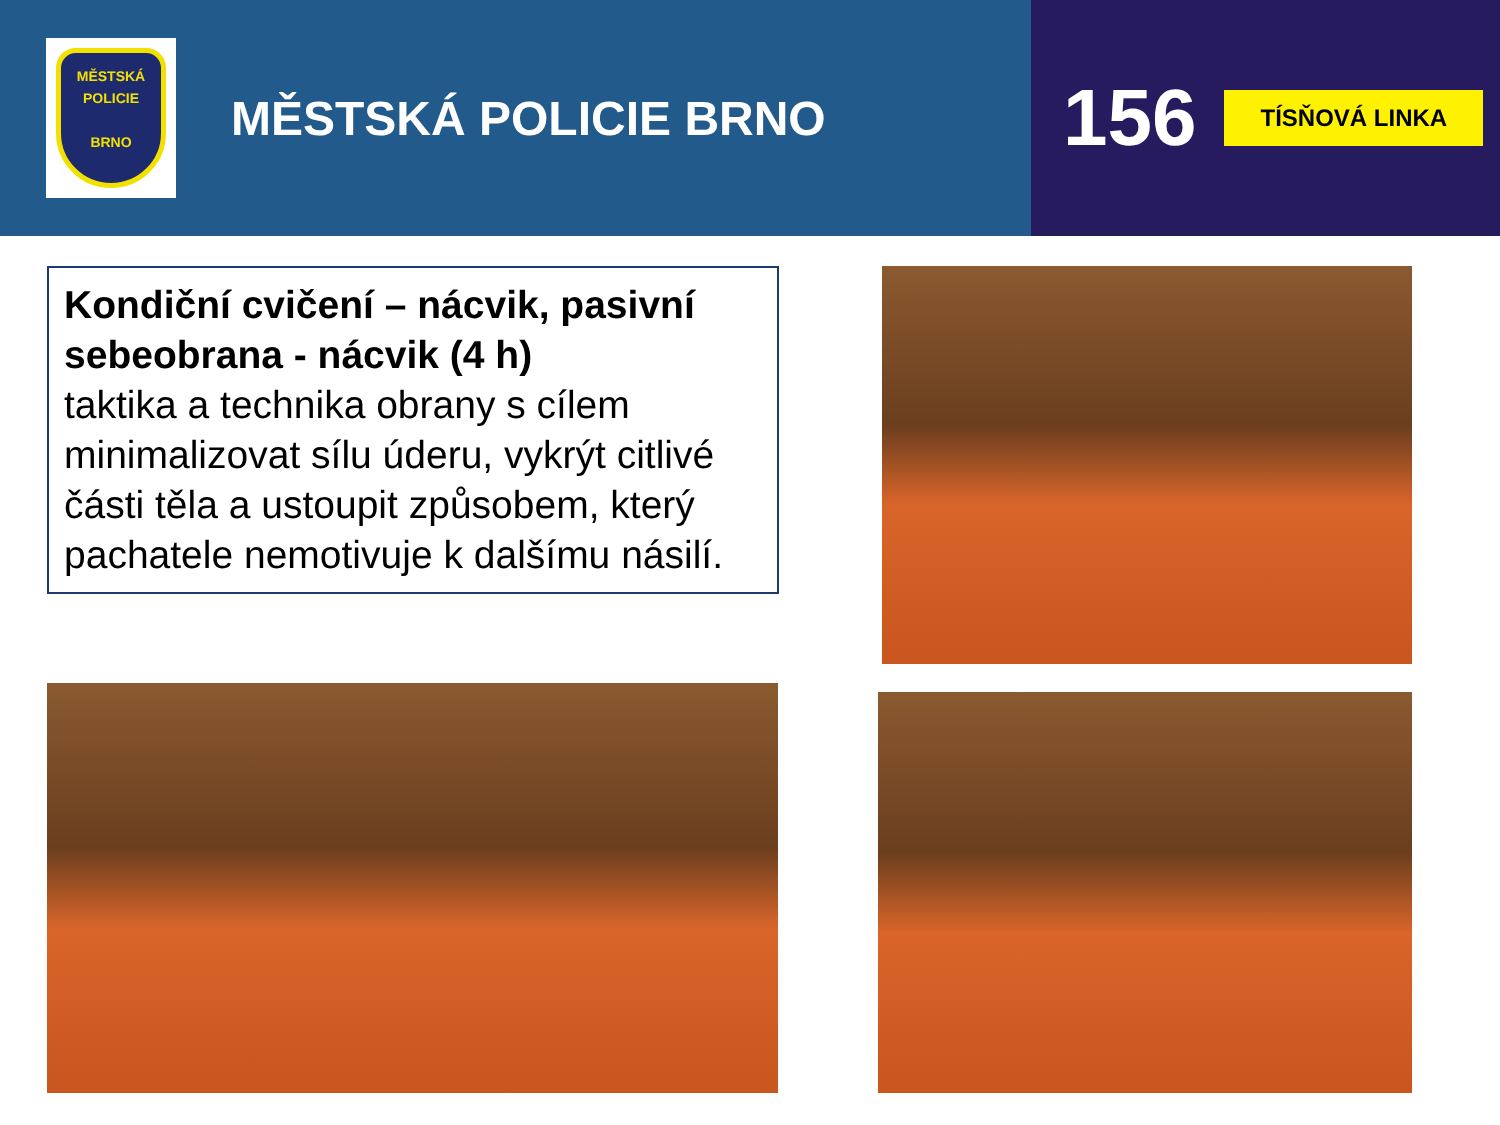MĚSTSKÁ
POLICIE
BRNO
MĚSTSKÁ POLICIE BRNO
156
TÍSŇOVÁ LINKA
Kondiční cvičení – nácvik, pasivní sebeobrana - nácvik (4 h)
taktika a technika obrany s cílem minimalizovat sílu úderu, vykrýt citlivé části těla a ustoupit způsobem, který pachatele nemotivuje k dalšímu násilí.